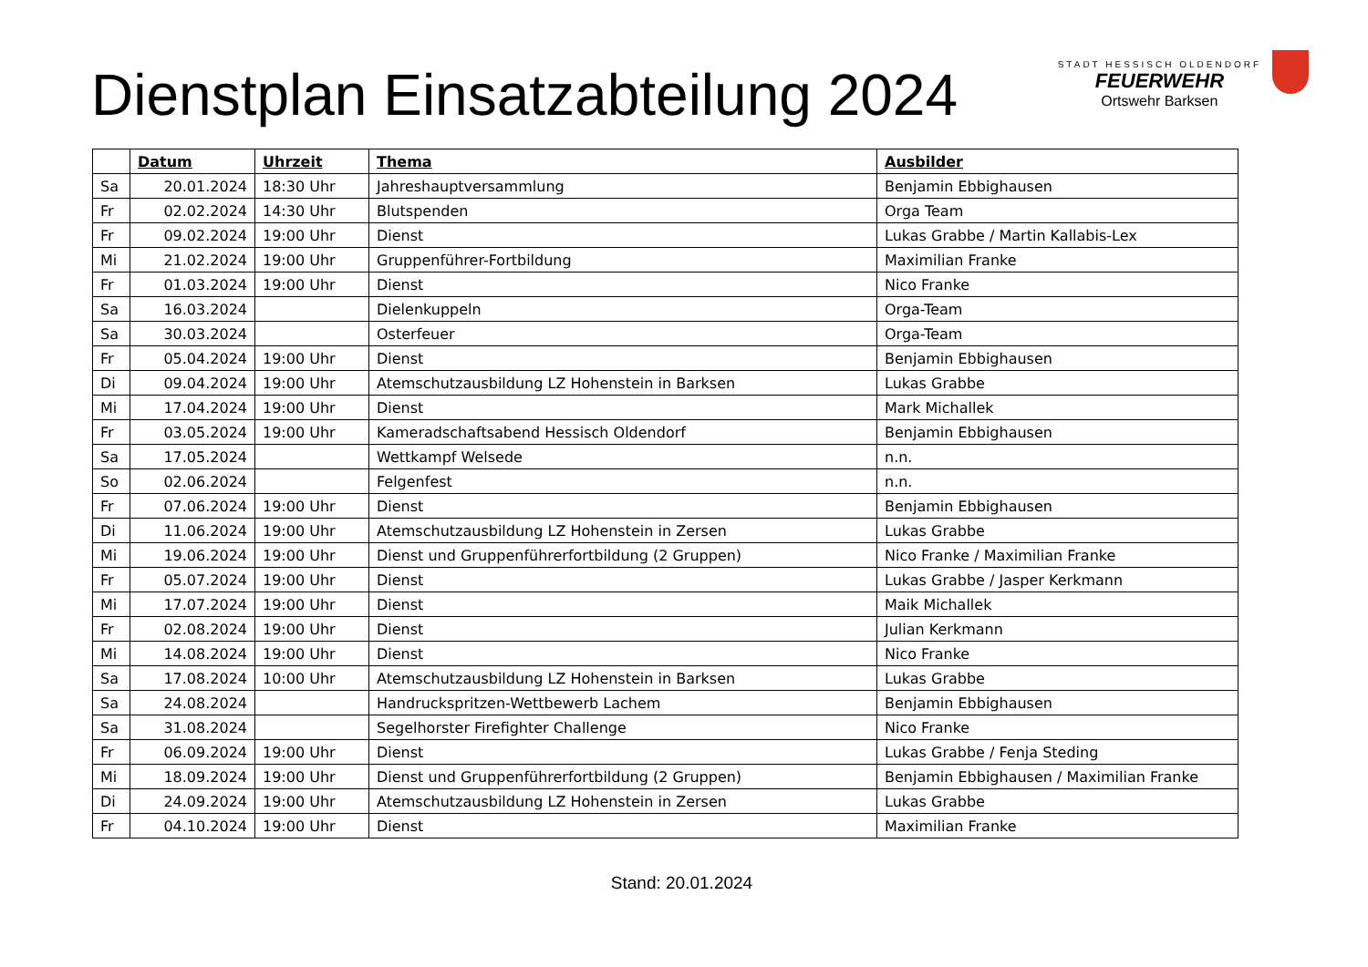Dienstplan Einsatzabteilung 2024
STADT HESSISCH OLDENDORF
FEUERWEHR
Ortswehr Barksen
| | Datum | Uhrzeit | Thema | Ausbilder |
| --- | --- | --- | --- | --- |
| Sa | 20.01.2024 | 18:30 Uhr | Jahreshauptversammlung | Benjamin Ebbighausen |
| Fr | 02.02.2024 | 14:30 Uhr | Blutspenden | Orga Team |
| Fr | 09.02.2024 | 19:00 Uhr | Dienst | Lukas Grabbe / Martin Kallabis-Lex |
| Mi | 21.02.2024 | 19:00 Uhr | Gruppenführer-Fortbildung | Maximilian Franke |
| Fr | 01.03.2024 | 19:00 Uhr | Dienst | Nico Franke |
| Sa | 16.03.2024 | | Dielenkuppeln | Orga-Team |
| Sa | 30.03.2024 | | Osterfeuer | Orga-Team |
| Fr | 05.04.2024 | 19:00 Uhr | Dienst | Benjamin Ebbighausen |
| Di | 09.04.2024 | 19:00 Uhr | Atemschutzausbildung LZ Hohenstein in Barksen | Lukas Grabbe |
| Mi | 17.04.2024 | 19:00 Uhr | Dienst | Mark Michallek |
| Fr | 03.05.2024 | 19:00 Uhr | Kameradschaftsabend Hessisch Oldendorf | Benjamin Ebbighausen |
| Sa | 17.05.2024 | | Wettkampf Welsede | n.n. |
| So | 02.06.2024 | | Felgenfest | n.n. |
| Fr | 07.06.2024 | 19:00 Uhr | Dienst | Benjamin Ebbighausen |
| Di | 11.06.2024 | 19:00 Uhr | Atemschutzausbildung LZ Hohenstein in Zersen | Lukas Grabbe |
| Mi | 19.06.2024 | 19:00 Uhr | Dienst und Gruppenführerfortbildung (2 Gruppen) | Nico Franke / Maximilian Franke |
| Fr | 05.07.2024 | 19:00 Uhr | Dienst | Lukas Grabbe / Jasper Kerkmann |
| Mi | 17.07.2024 | 19:00 Uhr | Dienst | Maik Michallek |
| Fr | 02.08.2024 | 19:00 Uhr | Dienst | Julian Kerkmann |
| Mi | 14.08.2024 | 19:00 Uhr | Dienst | Nico Franke |
| Sa | 17.08.2024 | 10:00 Uhr | Atemschutzausbildung LZ Hohenstein in Barksen | Lukas Grabbe |
| Sa | 24.08.2024 | | Handruckspritzen-Wettbewerb Lachem | Benjamin Ebbighausen |
| Sa | 31.08.2024 | | Segelhorster Firefighter Challenge | Nico Franke |
| Fr | 06.09.2024 | 19:00 Uhr | Dienst | Lukas Grabbe / Fenja Steding |
| Mi | 18.09.2024 | 19:00 Uhr | Dienst und Gruppenführerfortbildung (2 Gruppen) | Benjamin Ebbighausen / Maximilian Franke |
| Di | 24.09.2024 | 19:00 Uhr | Atemschutzausbildung LZ Hohenstein in Zersen | Lukas Grabbe |
| Fr | 04.10.2024 | 19:00 Uhr | Dienst | Maximilian Franke |
Stand: 20.01.2024